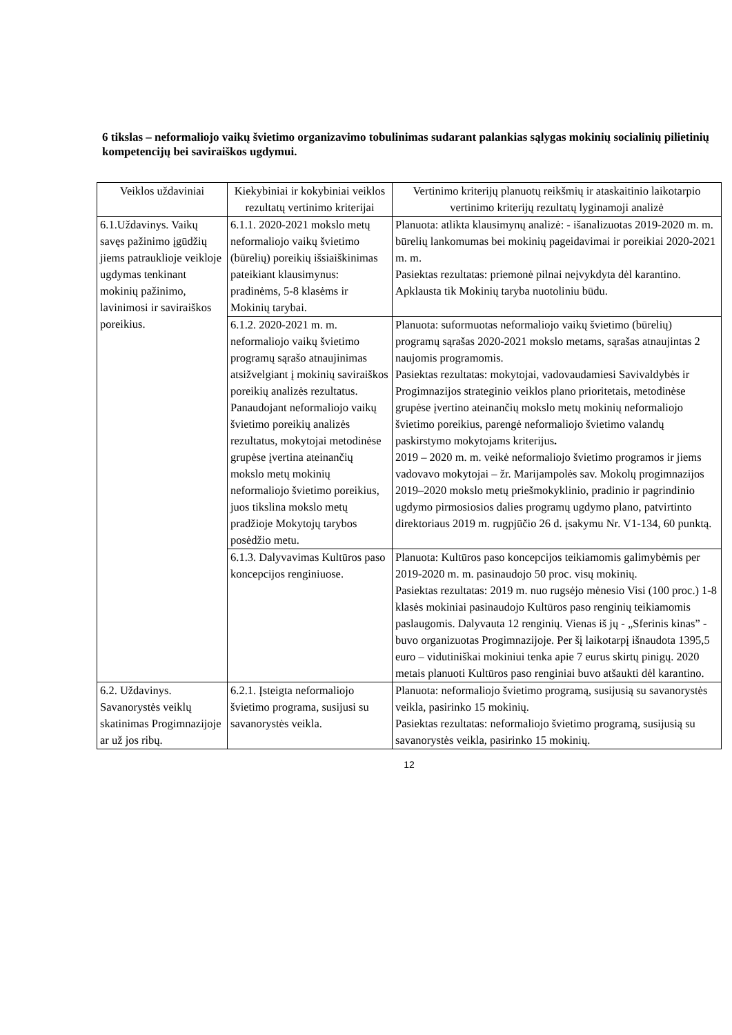6 tikslas – neformaliojo vaikų švietimo organizavimo tobulinimas sudarant palankias sąlygas mokinių socialinių pilietinių kompetencijų bei saviraiškos ugdymui.
| Veiklos uždaviniai | Kiekybiniai ir kokybiniai veiklos rezultatų vertinimo kriterijai | Vertinimo kriterijų planuotų reikšmių ir ataskaitinio laikotarpio vertinimo kriterijų rezultatų lyginamoji analizė |
| --- | --- | --- |
| 6.1.Uždavinys. Vaikų savęs pažinimo įgūdžių jiems patrauklioje veikloje ugdymas tenkinant mokinių pažinimo, lavinimosi ir saviraiškos poreikius. | 6.1.1. 2020-2021 mokslo metų neformaliojo vaikų švietimo (būrelių) poreikių išsiaiškinimas pateikiant klausimynus: pradinėms, 5-8 klasėms ir Mokinių tarybai. | Planuota: atlikta klausimynų analizė: - išanalizuotas 2019-2020 m. m. būrelių lankomumas bei mokinių pageidavimai ir poreikiai 2020-2021 m. m. Pasiektas rezultatas: priemonė pilnai neįvykdyta dėl karantino. Apklausta tik Mokinių taryba nuotoliniu būdu. |
| | 6.1.2. 2020-2021 m. m. neformaliojo vaikų švietimo programų sąrašo atnaujinimas atsižvelgiant į mokinių saviraiškos poreikių analizės rezultatus. Panaudojant neformaliojo vaikų švietimo poreikių analizės rezultatus, mokytojai metodinėse grupėse įvertina ateinančių mokslo metų mokinių neformaliojo švietimo poreikius, juos tikslina mokslo metų pradžioje Mokytojų tarybos posėdžio metu. | Planuota: suformuotas neformaliojo vaikų švietimo (būrelių) programų sąrašas 2020-2021 mokslo metams, sąrašas atnaujintas 2 naujomis programomis. Pasiektas rezultatas: mokytojai, vadovaudamiesi Savivaldybės ir Progimnazijos strateginio veiklos plano prioritetais, metodinėse grupėse įvertino ateinančių mokslo metų mokinių neformaliojo švietimo poreikius, parengė neformaliojo švietimo valandų paskirstymo mokytojams kriterijus . 2019 – 2020 m. m. veikė neformaliojo švietimo programos ir jiems vadovavo mokytojai – žr. Marijampolės sav. Mokolų progimnazijos 2019–2020 mokslo metų priešmokyklinio, pradinio ir pagrindinio ugdymo pirmosiosios dalies programų ugdymo plano, patvirtinto direktoriaus 2019 m. rugpjūčio 26 d. įsakymu Nr. V1-134, 60 punktą. |
| | 6.1.3. Dalyvavimas Kultūros paso koncepcijos renginiuose. | Planuota: Kultūros paso koncepcijos teikiamomis galimybėmis per 2019-2020 m. m. pasinaudojo 50 proc. visų mokinių. Pasiektas rezultatas: 2019 m. nuo rugsėjo mėnesio Visi (100 proc.) 1-8 klasės mokiniai pasinaudojo Kultūros paso renginių teikiamomis paslaugomis. Dalyvauta 12 renginių. Vienas iš jų - „Sferinis kinas” - buvo organizuotas Progimnazijoje. Per šį laikotarpį išnaudota 1395,5 euro – vidutiniškai mokiniui tenka apie 7 eurus skirtų pinigų. 2020 metais planuoti Kultūros paso renginiai buvo atšaukti dėl karantino. |
| 6.2. Uždavinys. Savanorystės veiklų skatinimas Progimnazijoje ar už jos ribų. | 6.2.1. Įsteigta neformaliojo švietimo programa, susijusi su savanorystės veikla. | Planuota: neformaliojo švietimo programą, susijusią su savanorystės veikla, pasirinko 15 mokinių. Pasiektas rezultatas: neformaliojo švietimo programą, susijusią su savanorystės veikla, pasirinko 15 mokinių. |
12